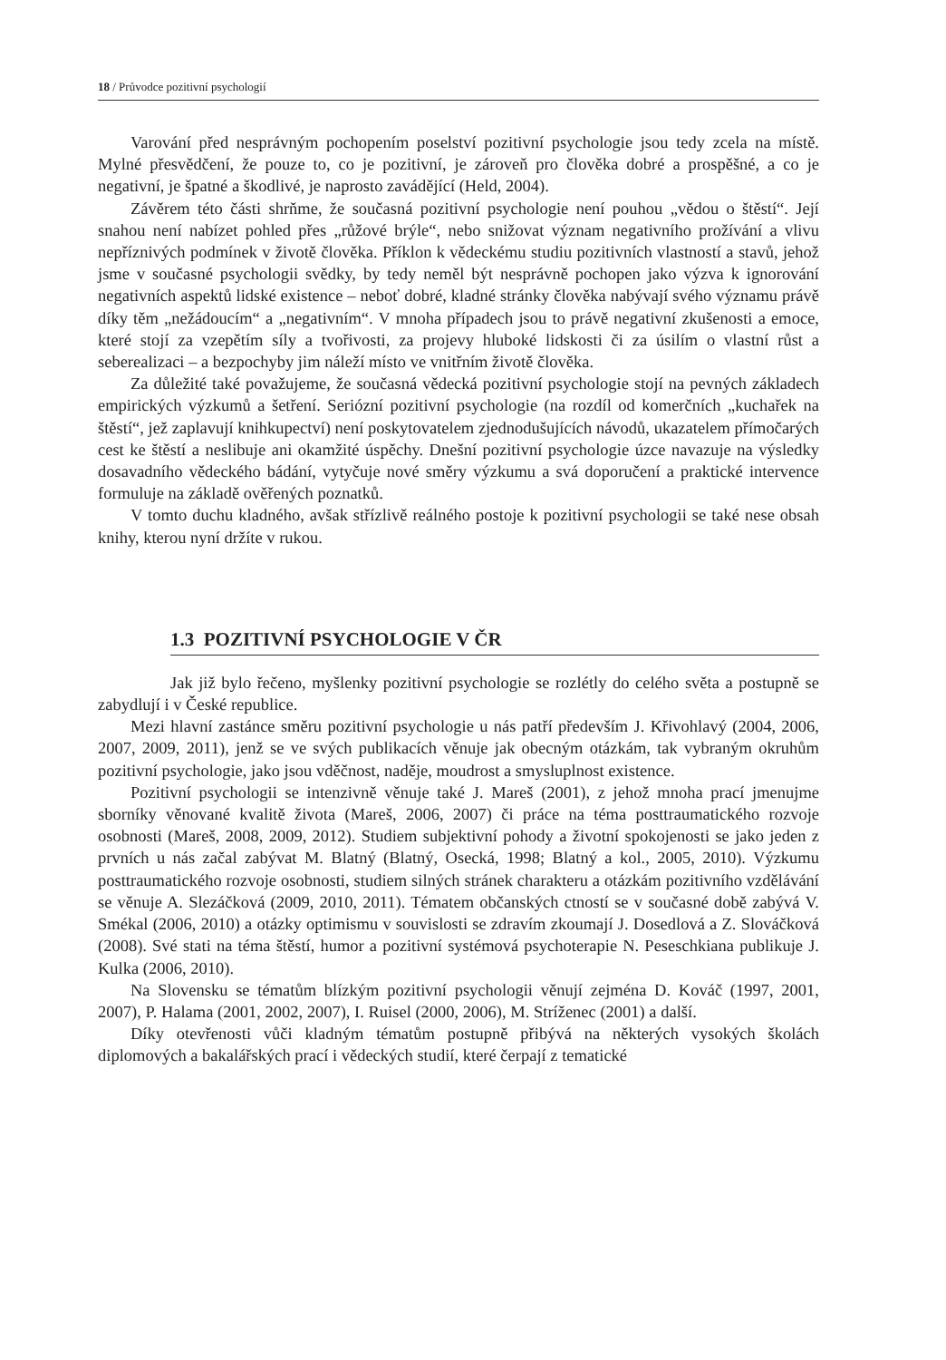18 / Průvodce pozitivní psychologií
Varování před nesprávným pochopením poselství pozitivní psychologie jsou tedy zcela na místě. Mylné přesvědčení, že pouze to, co je pozitivní, je zároveň pro člověka dobré a prospěšné, a co je negativní, je špatné a škodlivé, je naprosto zavádějící (Held, 2004).
Závěrem této části shrňme, že současná pozitivní psychologie není pouhou „vědou o štěstí“. Její snahou není nabízet pohled přes „růžové brýle“, nebo snižovat význam negativního prožívání a vlivu nepříznivých podmínek v životě člověka. Příklon k vědeckému studiu pozitivních vlastností a stavů, jehož jsme v současné psychologii svědky, by tedy neměl být nesprávně pochopen jako výzva k ignorování negativních aspektů lidské existence – neboť dobré, kladné stránky člověka nabývají svého významu právě díky těm „nežádoucím“ a „negativním“. V mnoha případech jsou to právě negativní zkušenosti a emoce, které stojí za vzepětím síly a tvořivosti, za projevy hluboké lidskosti či za úsilím o vlastní růst a seberealizaci – a bezpochyby jim náleží místo ve vnitřním životě člověka.
Za důležité také považujeme, že současná vědecká pozitivní psychologie stojí na pevných základech empirických výzkumů a šetření. Seriózní pozitivní psychologie (na rozdíl od komerčních „kuchařek na štěstí“, jež zaplavují knihkupectví) není poskytovatelem zjednodušujících návodů, ukazatelem přímočarých cest ke štěstí a neslibuje ani okamžité úspěchy. Dnešní pozitivní psychologie úzce navazuje na výsledky dosavadního vědeckého bádání, vytyčuje nové směry výzkumu a svá doporučení a praktické intervence formuluje na základě ověřených poznatků.
V tomto duchu kladného, avšak střízlivě reálného postoje k pozitivní psychologii se také nese obsah knihy, kterou nyní držíte v rukou.
1.3 POZITIVNÍ PSYCHOLOGIE V ČR
Jak již bylo řečeno, myšlenky pozitivní psychologie se rozlétly do celého světa a postupně se zabydlují i v České republice.
Mezi hlavní zastánce směru pozitivní psychologie u nás patří především J. Křivohlavý (2004, 2006, 2007, 2009, 2011), jenž se ve svých publikacích věnuje jak obecným otázkám, tak vybraným okruhům pozitivní psychologie, jako jsou vděčnost, naděje, moudrost a smysluplnost existence.
Pozitivní psychologii se intenzivně věnuje také J. Mareš (2001), z jehož mnoha prací jmenujme sborníky věnované kvalitě života (Mareš, 2006, 2007) či práce na téma posttraumatického rozvoje osobnosti (Mareš, 2008, 2009, 2012). Studiem subjektivní pohody a životní spokojenosti se jako jeden z prvních u nás začal zabývat M. Blatný (Blatný, Osecká, 1998; Blatný a kol., 2005, 2010). Výzkumu posttraumatického rozvoje osobnosti, studiem silných stránek charakteru a otázkám pozitivního vzdělávání se věnuje A. Slezáčková (2009, 2010, 2011). Tématem občanských ctností se v současné době zabývá V. Smékal (2006, 2010) a otázky optimismu v souvislosti se zdravím zkoumají J. Dosedlová a Z. Slováčková (2008). Své stati na téma štěstí, humor a pozitivní systémová psychoterapie N. Peseschkiana publikuje J. Kulka (2006, 2010).
Na Slovensku se tématům blízkým pozitivní psychologii věnují zejména D. Kováč (1997, 2001, 2007), P. Halama (2001, 2002, 2007), I. Ruisel (2000, 2006), M. Stríženec (2001) a další.
Díky otevřenosti vůči kladným tématům postupně přibývá na některých vysokých školách diplomových a bakalářských prací i vědeckých studií, které čerpají z tematické